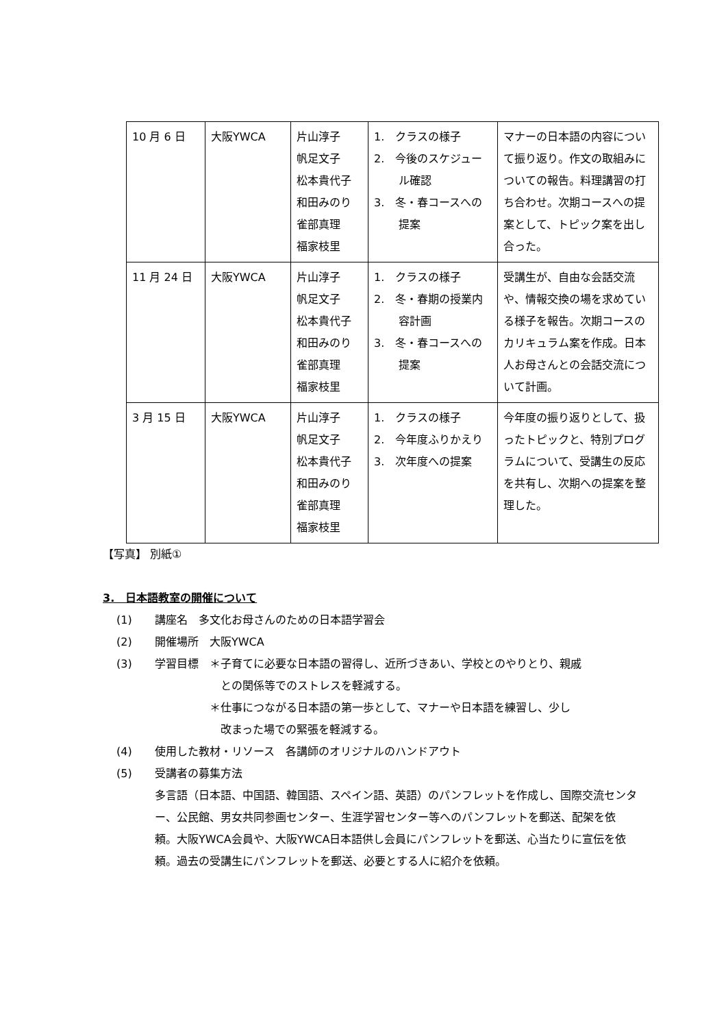| 10 月 6 日 | 大阪YWCA | 片山淳子 帆足文子 松本貴代子 和田みのり 雀部真理 福家枝里 | 1. クラスの様子 2. 今後のスケジュール確認 3. 冬・春コースへの提案 | マナーの日本語の内容について振り返り。作文の取組みについての報告。料理講習の打ち合わせ。次期コースへの提案として、トピック案を出し合った。 |
| 11 月 24 日 | 大阪YWCA | 片山淳子 帆足文子 松本貴代子 和田みのり 雀部真理 福家枝里 | 1. クラスの様子 2. 冬・春期の授業内容計画 3. 冬・春コースへの提案 | 受講生が、自由な会話交流や、情報交換の場を求めている様子を報告。次期コースのカリキュラム案を作成。日本人お母さんとの会話交流について計画。 |
| 3 月 15 日 | 大阪YWCA | 片山淳子 帆足文子 松本貴代子 和田みのり 雀部真理 福家枝里 | 1. クラスの様子 2. 今年度ふりかえり 3. 次年度への提案 | 今年度の振り返りとして、扱ったトピックと、特別プログラムについて、受講生の反応を共有し、次期への提案を整理した。 |
【写真】 別紙①
3.　日本語教室の開催について
(1) 講座名　多文化お母さんのための日本語学習会
(2) 開催場所　大阪YWCA
(3) 学習目標　＊子育てに必要な日本語の習得し、近所づきあい、学校とのやりとり、親戚
　　　　　　との関係等でのストレスを軽減する。
　　　　　＊仕事につながる日本語の第一歩として、マナーや日本語を練習し、少し
　　　　　　改まった場での緊張を軽減する。
(4) 使用した教材・リソース　各講師のオリジナルのハンドアウト
(5) 受講者の募集方法
多言語（日本語、中国語、韓国語、スペイン語、英語）のパンフレットを作成し、国際交流センター、公民館、男女共同参画センター、生涯学習センター等へのパンフレットを郵送、配架を依頼。大阪YWCA会員や、大阪YWCA日本語供し会員にパンフレットを郵送、心当たりに宣伝を依頼。過去の受講生にパンフレットを郵送、必要とする人に紹介を依頼。